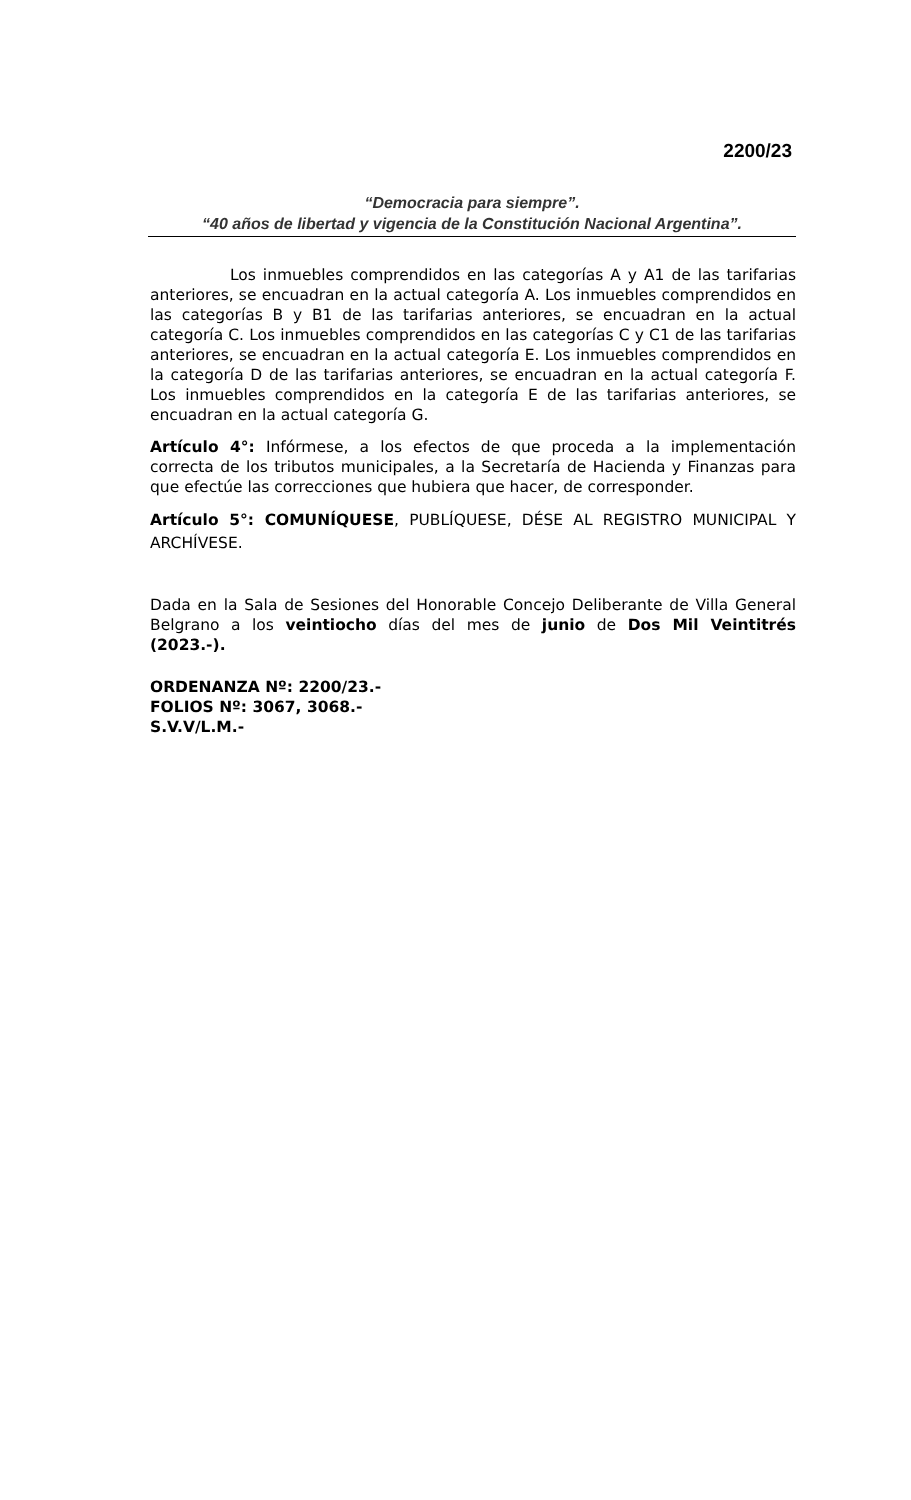2200/23
“Democracia para siempre”.
“40 años de libertad y vigencia de la Constitución Nacional Argentina”.
Los inmuebles comprendidos en las categorías A y A1 de las tarifarias anteriores, se encuadran en la actual categoría A. Los inmuebles comprendidos en las categorías B y B1 de las tarifarias anteriores, se encuadran en la actual categoría C. Los inmuebles comprendidos en las categorías C y C1 de las tarifarias anteriores, se encuadran en la actual categoría E. Los inmuebles comprendidos en la categoría D de las tarifarias anteriores, se encuadran en la actual categoría F. Los inmuebles comprendidos en la categoría E de las tarifarias anteriores, se encuadran en la actual categoría G.
Artículo 4°: Infórmese, a los efectos de que proceda a la implementación correcta de los tributos municipales, a la Secretaría de Hacienda y Finanzas para que efectúe las correcciones que hubiera que hacer, de corresponder.
Artículo 5°: COMUNÍQUESE, PUBLÍQUESE, DÉSE AL REGISTRO MUNICIPAL Y ARCHÍVESE.
Dada en la Sala de Sesiones del Honorable Concejo Deliberante de Villa General Belgrano a los veintiocho días del mes de junio de Dos Mil Veintitrés (2023.-).
ORDENANZA Nº: 2200/23.-
FOLIOS Nº: 3067, 3068.-
S.V.V/L.M.-